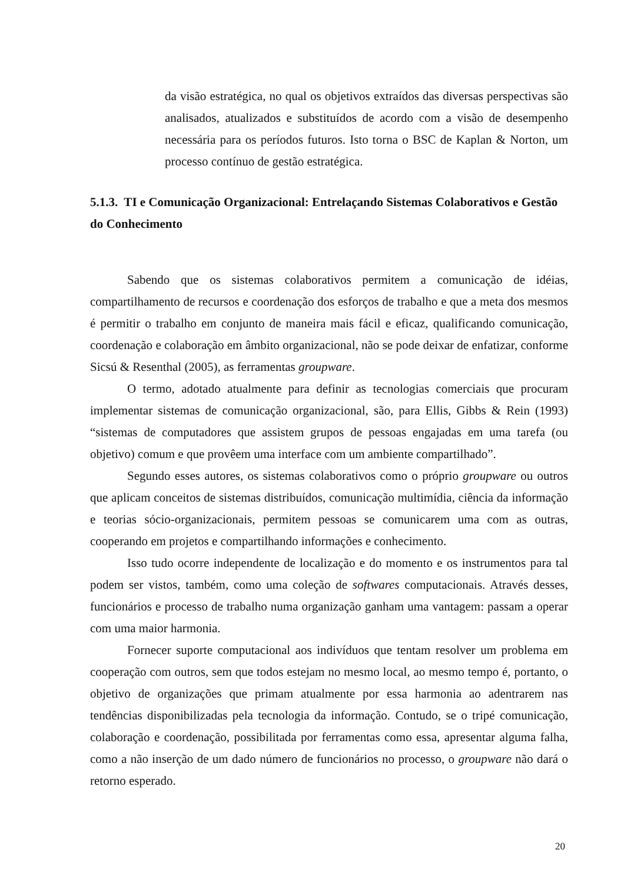da visão estratégica, no qual os objetivos extraídos das diversas perspectivas são analisados, atualizados e substituídos de acordo com a visão de desempenho necessária para os períodos futuros. Isto torna o BSC de Kaplan & Norton, um processo contínuo de gestão estratégica.
5.1.3. TI e Comunicação Organizacional: Entrelaçando Sistemas Colaborativos e Gestão do Conhecimento
Sabendo que os sistemas colaborativos permitem a comunicação de idéias, compartilhamento de recursos e coordenação dos esforços de trabalho e que a meta dos mesmos é permitir o trabalho em conjunto de maneira mais fácil e eficaz, qualificando comunicação, coordenação e colaboração em âmbito organizacional, não se pode deixar de enfatizar, conforme Sicsú & Resenthal (2005), as ferramentas groupware.
O termo, adotado atualmente para definir as tecnologias comerciais que procuram implementar sistemas de comunicação organizacional, são, para Ellis, Gibbs & Rein (1993) “sistemas de computadores que assistem grupos de pessoas engajadas em uma tarefa (ou objetivo) comum e que provêem uma interface com um ambiente compartilhado”.
Segundo esses autores, os sistemas colaborativos como o próprio groupware ou outros que aplicam conceitos de sistemas distribuídos, comunicação multimídia, ciência da informação e teorias sócio-organizacionais, permitem pessoas se comunicarem uma com as outras, cooperando em projetos e compartilhando informações e conhecimento.
Isso tudo ocorre independente de localização e do momento e os instrumentos para tal podem ser vistos, também, como uma coleção de softwares computacionais. Através desses, funcionários e processo de trabalho numa organização ganham uma vantagem: passam a operar com uma maior harmonia.
Fornecer suporte computacional aos indivíduos que tentam resolver um problema em cooperação com outros, sem que todos estejam no mesmo local, ao mesmo tempo é, portanto, o objetivo de organizações que primam atualmente por essa harmonia ao adentrarem nas tendências disponibilizadas pela tecnologia da informação. Contudo, se o tripé comunicação, colaboração e coordenação, possibilitada por ferramentas como essa, apresentar alguma falha, como a não inserção de um dado número de funcionários no processo, o groupware não dará o retorno esperado.
20